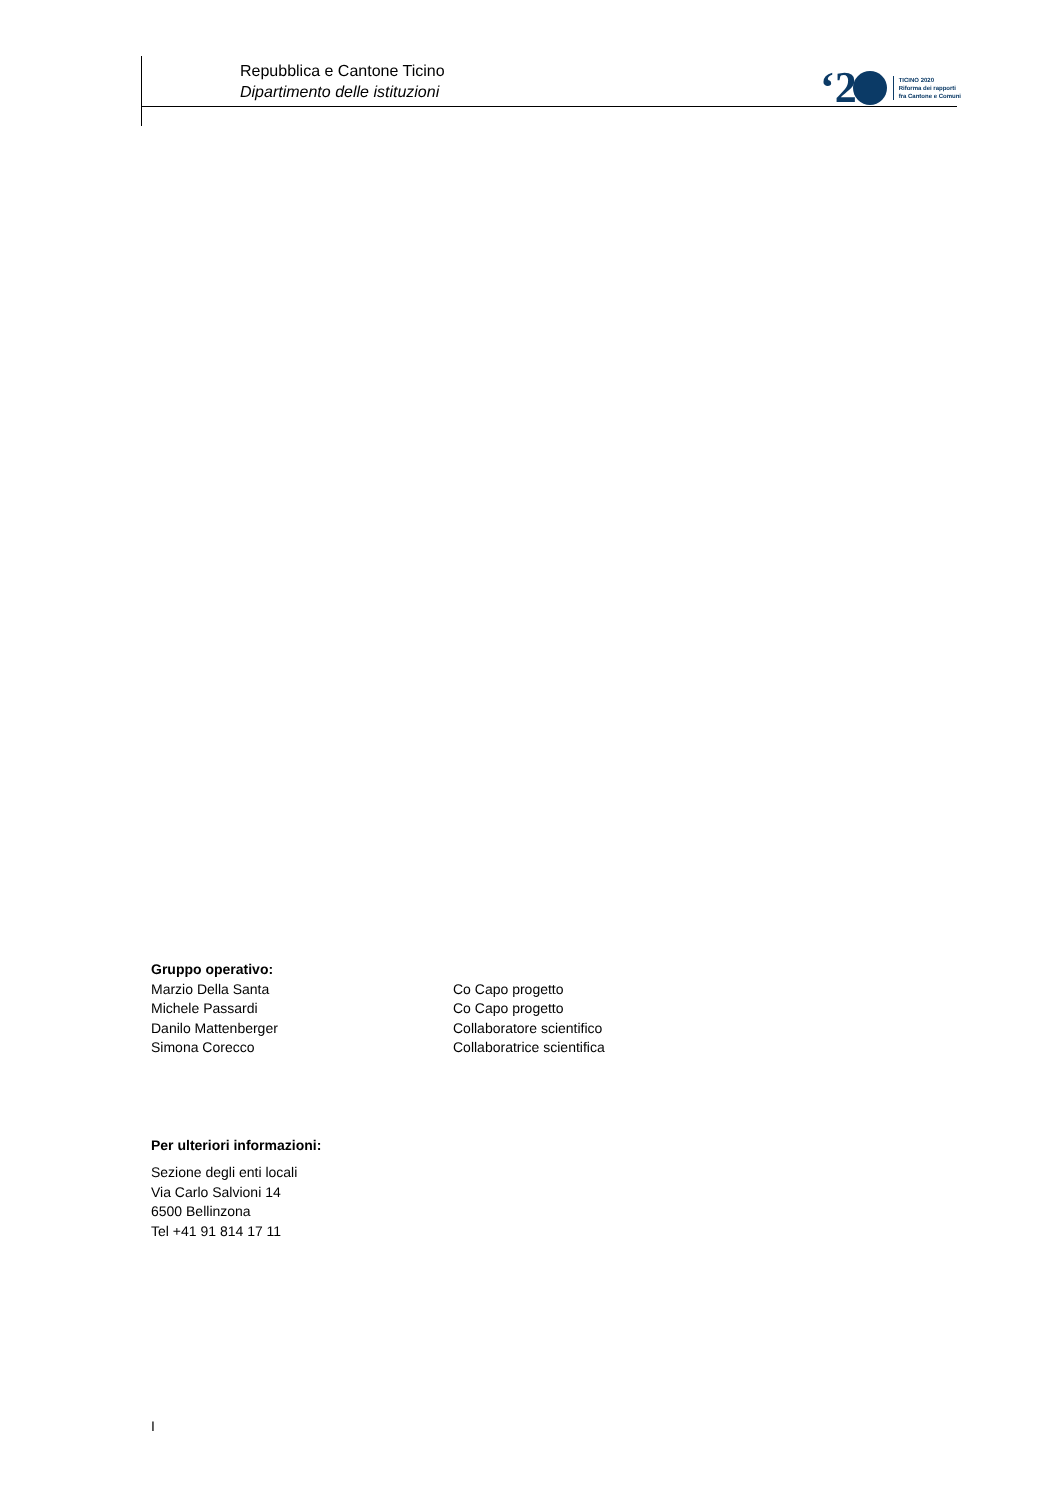Repubblica e Cantone Ticino
Dipartimento delle istituzioni
‘2
TICINO 2020
Riforma dei rapporti
fra Cantone e Comuni
Gruppo operativo:
Marzio Della Santa Co Capo progetto
Michele Passardi Co Capo progetto
Danilo Mattenberger Collaboratore scientifico
Simona Corecco Collaboratrice scientifica
Per ulteriori informazioni:
Sezione degli enti locali
Via Carlo Salvioni 14
6500 Bellinzona
Tel +41 91 814 17 11
I